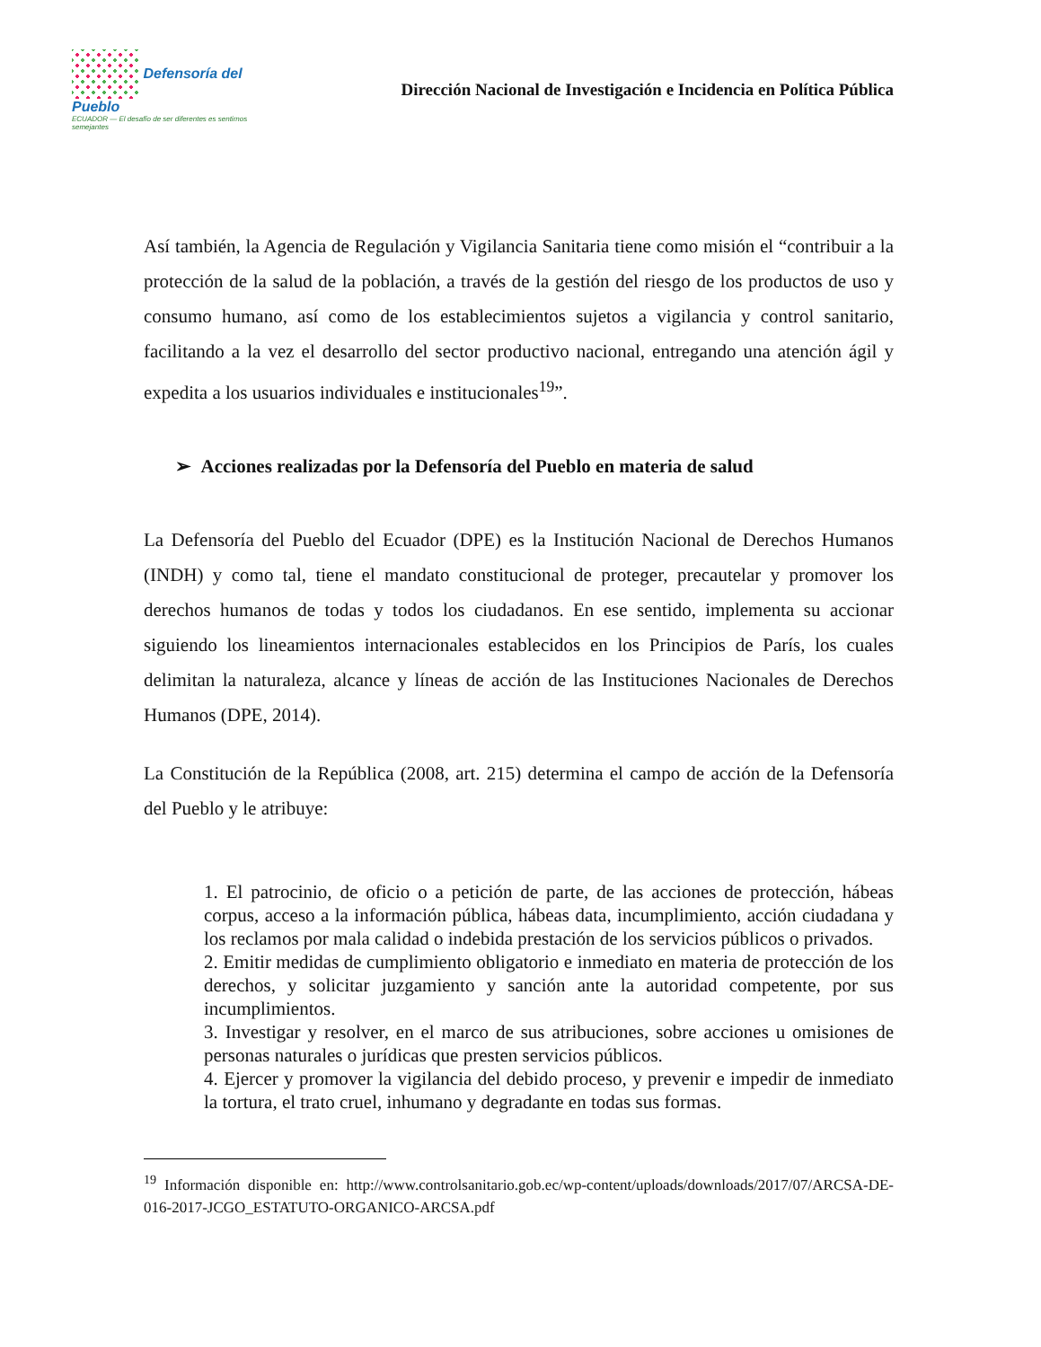Defensoría del Pueblo
ECUADOR — El desafío de ser diferentes es sentirnos semejantes
Dirección Nacional de Investigación e Incidencia en Política Pública
Así también, la Agencia de Regulación y Vigilancia Sanitaria tiene como misión el “contribuir a la protección de la salud de la población, a través de la gestión del riesgo de los productos de uso y consumo humano, así como de los establecimientos sujetos a vigilancia y control sanitario, facilitando a la vez el desarrollo del sector productivo nacional, entregando una atención ágil y expedita a los usuarios individuales e institucionales<sup>19</sup>”.
➢ Acciones realizadas por la Defensoría del Pueblo en materia de salud
La Defensoría del Pueblo del Ecuador (DPE) es la Institución Nacional de Derechos Humanos (INDH) y como tal, tiene el mandato constitucional de proteger, precautelar y promover los derechos humanos de todas y todos los ciudadanos. En ese sentido, implementa su accionar siguiendo los lineamientos internacionales establecidos en los Principios de París, los cuales delimitan la naturaleza, alcance y líneas de acción de las Instituciones Nacionales de Derechos Humanos (DPE, 2014).
La Constitución de la República (2008, art. 215) determina el campo de acción de la Defensoría del Pueblo y le atribuye:
1. El patrocinio, de oficio o a petición de parte, de las acciones de protección, hábeas corpus, acceso a la información pública, hábeas data, incumplimiento, acción ciudadana y los reclamos por mala calidad o indebida prestación de los servicios públicos o privados.
2. Emitir medidas de cumplimiento obligatorio e inmediato en materia de protección de los derechos, y solicitar juzgamiento y sanción ante la autoridad competente, por sus incumplimientos.
3. Investigar y resolver, en el marco de sus atribuciones, sobre acciones u omisiones de personas naturales o jurídicas que presten servicios públicos.
4. Ejercer y promover la vigilancia del debido proceso, y prevenir e impedir de inmediato la tortura, el trato cruel, inhumano y degradante en todas sus formas.
<sup>19</sup> Información disponible en: http://www.controlsanitario.gob.ec/wp-content/uploads/downloads/2017/07/ARCSA-DE-016-2017-JCGO_ESTATUTO-ORGANICO-ARCSA.pdf